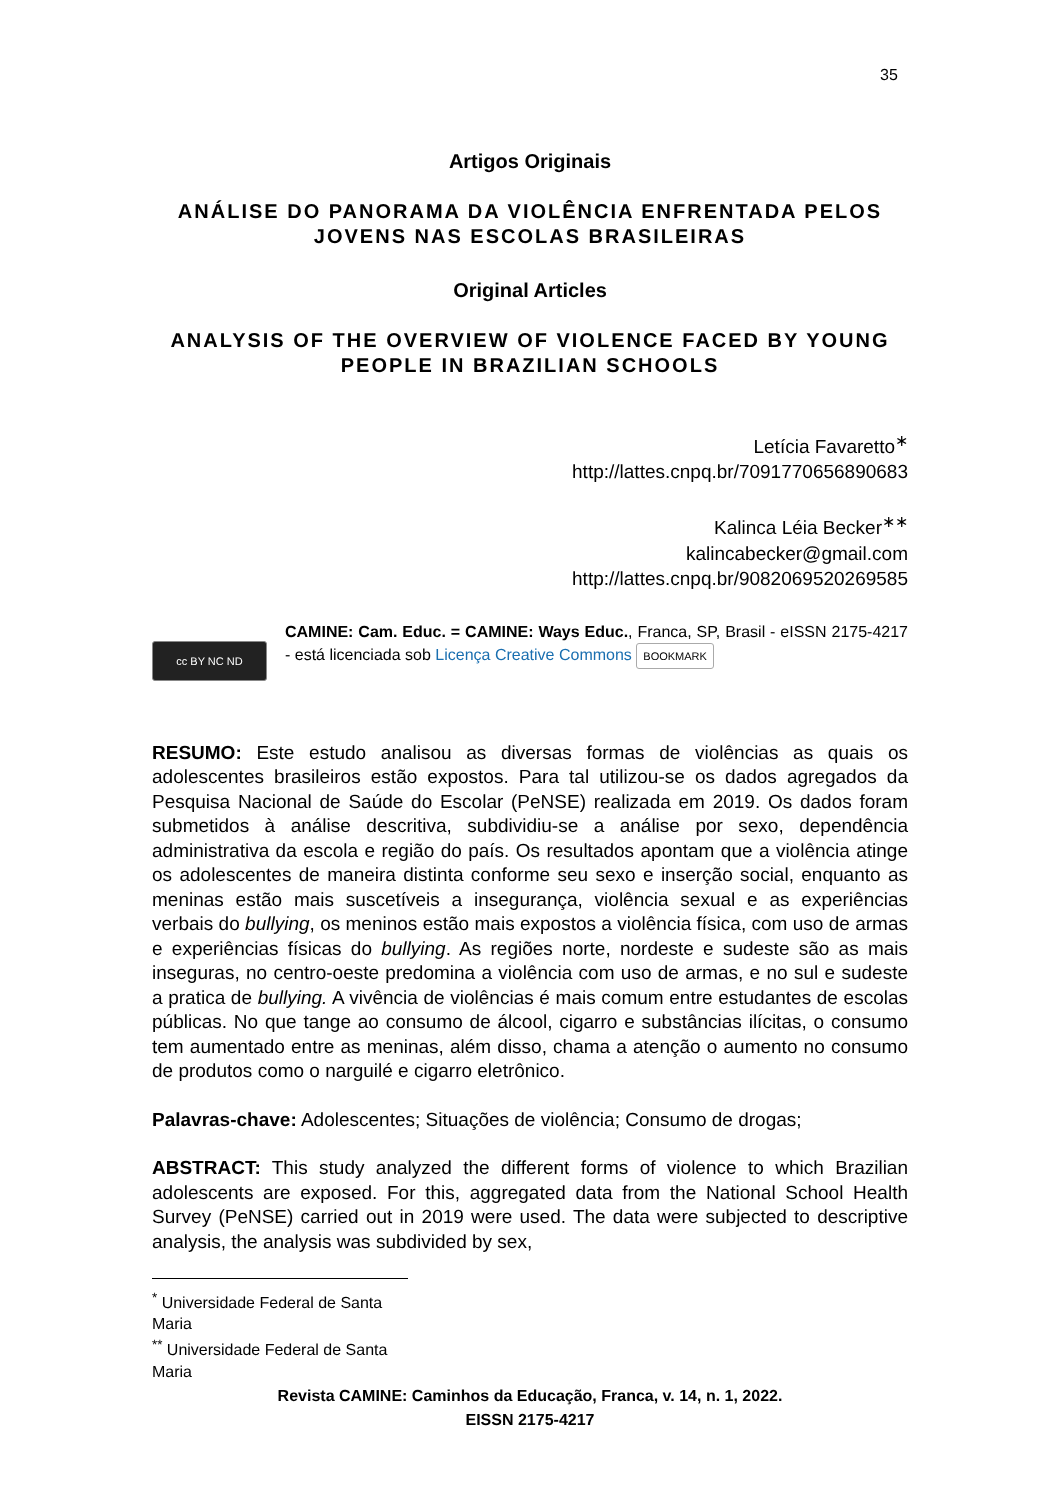35
Artigos Originais
ANÁLISE DO PANORAMA DA VIOLÊNCIA ENFRENTADA PELOS JOVENS NAS ESCOLAS BRASILEIRAS
Original Articles
ANALYSIS OF THE OVERVIEW OF VIOLENCE FACED BY YOUNG PEOPLE IN BRAZILIAN SCHOOLS
Letícia Favaretto<sup>∗</sup>
http://lattes.cnpq.br/7091770656890683
Kalinca Léia Becker<sup>∗∗</sup>
kalincabecker@gmail.com
http://lattes.cnpq.br/9082069520269585
cc BY NC ND
CAMINE: Cam. Educ. = CAMINE: Ways Educ., Franca, SP, Brasil - eISSN 2175-4217 - está licenciada sob Licença Creative Commons BOOKMARK
RESUMO: Este estudo analisou as diversas formas de violências as quais os adolescentes brasileiros estão expostos. Para tal utilizou-se os dados agregados da Pesquisa Nacional de Saúde do Escolar (PeNSE) realizada em 2019. Os dados foram submetidos à análise descritiva, subdividiu-se a análise por sexo, dependência administrativa da escola e região do país. Os resultados apontam que a violência atinge os adolescentes de maneira distinta conforme seu sexo e inserção social, enquanto as meninas estão mais suscetíveis a insegurança, violência sexual e as experiências verbais do bullying, os meninos estão mais expostos a violência física, com uso de armas e experiências físicas do bullying. As regiões norte, nordeste e sudeste são as mais inseguras, no centro-oeste predomina a violência com uso de armas, e no sul e sudeste a pratica de bullying. A vivência de violências é mais comum entre estudantes de escolas públicas. No que tange ao consumo de álcool, cigarro e substâncias ilícitas, o consumo tem aumentado entre as meninas, além disso, chama a atenção o aumento no consumo de produtos como o narguilé e cigarro eletrônico.
Palavras-chave: Adolescentes; Situações de violência; Consumo de drogas;
ABSTRACT: This study analyzed the different forms of violence to which Brazilian adolescents are exposed. For this, aggregated data from the National School Health Survey (PeNSE) carried out in 2019 were used. The data were subjected to descriptive analysis, the analysis was subdivided by sex,
<sup>*</sup> Universidade Federal de Santa Maria
<sup>**</sup> Universidade Federal de Santa Maria
Revista CAMINE: Caminhos da Educação, Franca, v. 14, n. 1, 2022.
EISSN 2175-4217